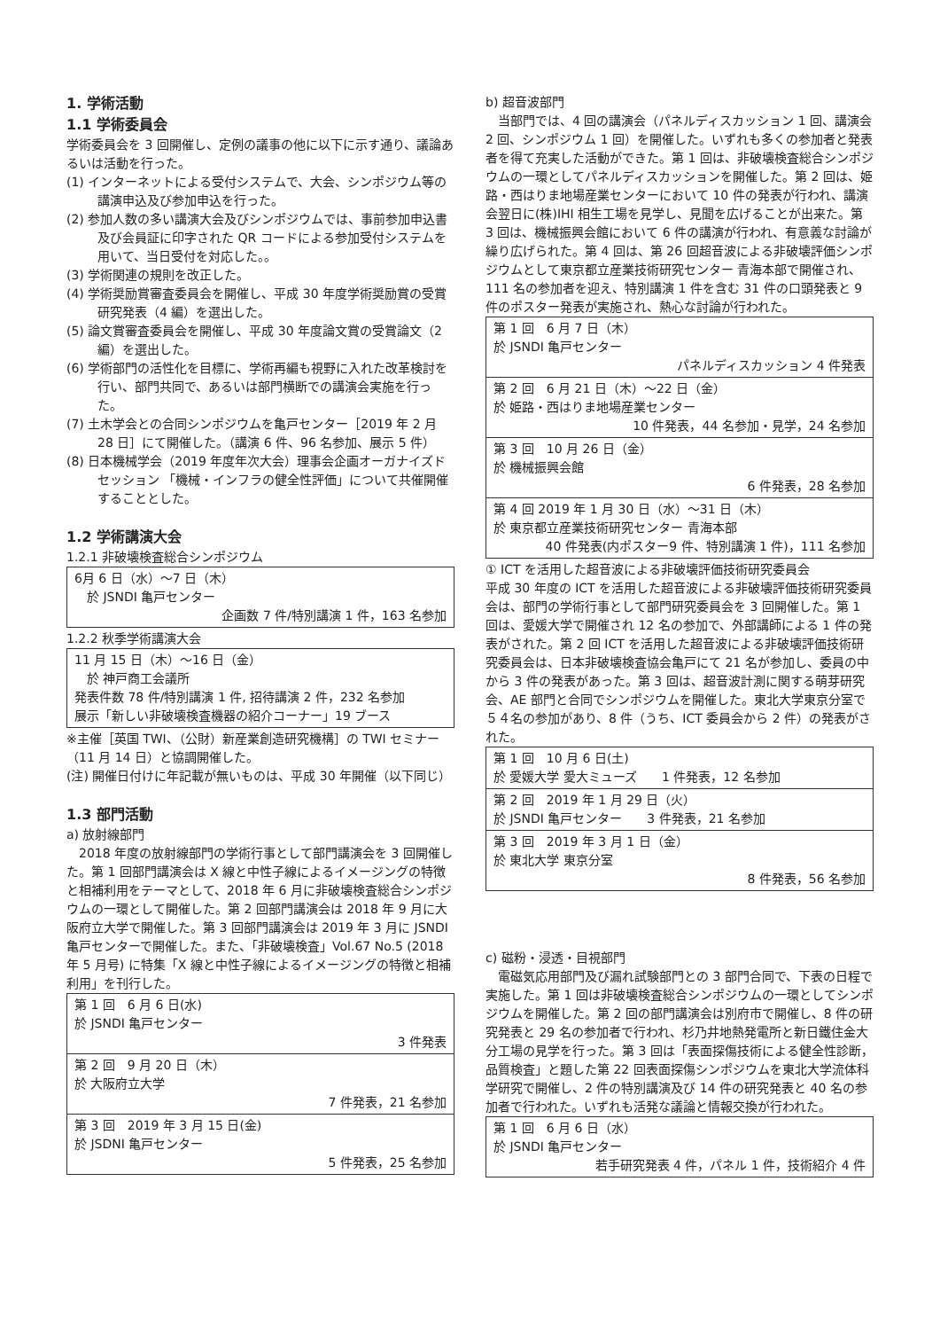1. 学術活動
1.1 学術委員会
学術委員会を 3 回開催し、定例の議事の他に以下に示す通り、議論あるいは活動を行った。
(1) インターネットによる受付システムで、大会、シンポジウム等の講演申込及び参加申込を行った。
(2) 参加人数の多い講演大会及びシンポジウムでは、事前参加申込書及び会員証に印字された QR コードによる参加受付システムを用いて、当日受付を対応した。。
(3) 学術関連の規則を改正した。
(4) 学術奨励賞審査委員会を開催し、平成 30 年度学術奨励賞の受賞研究発表（4 編）を選出した。
(5) 論文賞審査委員会を開催し、平成 30 年度論文賞の受賞論文（2 編）を選出した。
(6) 学術部門の活性化を目標に、学術再編も視野に入れた改革検討を行い、部門共同で、あるいは部門横断での講演会実施を行った。
(7) 土木学会との合同シンポジウムを亀戸センター［2019 年 2 月 28 日］にて開催した。（講演 6 件、96 名参加、展示 5 件）
(8) 日本機械学会（2019 年度年次大会）理事会企画オーガナイズドセッション 「機械・インフラの健全性評価」について共催開催することとした。
1.2 学術講演大会
1.2.1 非破壊検査総合シンポジウム
| 6月 6 日（水）～7 日（木） 於 JSNDI 亀戸センター 企画数 7 件/特別講演 1 件，163 名参加 |
1.2.2 秋季学術講演大会
| 11 月 15 日（木）～16 日（金） 於 神戸商工会議所 発表件数 78 件/特別講演 1 件, 招待講演 2 件，232 名参加 展示「新しい非破壊検査機器の紹介コーナー」19 ブース |
※主催［英国 TWI、（公財）新産業創造研究機構］の TWI セミナー（11 月 14 日）と協調開催した。
(注) 開催日付けに年記載が無いものは、平成 30 年開催（以下同じ）
1.3 部門活動
a) 放射線部門
2018 年度の放射線部門の学術行事として部門講演会を 3 回開催した。第 1 回部門講演会は X 線と中性子線によるイメージングの特徴と相補利用をテーマとして、2018 年 6 月に非破壊検査総合シンポジウムの一環として開催した。第 2 回部門講演会は 2018 年 9 月に大阪府立大学で開催した。第 3 回部門講演会は 2019 年 3 月に JSNDI 亀戸センターで開催した。また、「非破壊検査」Vol.67 No.5 (2018 年 5 月号) に特集「X 線と中性子線によるイメージングの特徴と相補利用」を刊行した。
| 第 1 回 6 月 6 日(水) 於 JSNDI 亀戸センター 3 件発表 |
| 第 2 回 9 月 20 日（木） 於 大阪府立大学 7 件発表，21 名参加 |
| 第 3 回 2019 年 3 月 15 日(金) 於 JSDNI 亀戸センター 5 件発表，25 名参加 |
b) 超音波部門
当部門では、4 回の講演会（パネルディスカッション 1 回、講演会 2 回、シンポジウム 1 回）を開催した。いずれも多くの参加者と発表者を得て充実した活動ができた。第 1 回は、非破壊検査総合シンポジウムの一環としてパネルディスカッションを開催した。第 2 回は、姫路・西はりま地場産業センターにおいて 10 件の発表が行われ、講演会翌日に(株)IHI 相生工場を見学し、見聞を広げることが出来た。第 3 回は、機械振興会館において 6 件の講演が行われ、有意義な討論が繰り広げられた。第 4 回は、第 26 回超音波による非破壊評価シンポジウムとして東京都立産業技術研究センター 青海本部で開催され、111 名の参加者を迎え、特別講演 1 件を含む 31 件の口頭発表と 9 件のポスター発表が実施され、熱心な討論が行われた。
| 第 1 回 6 月 7 日（木） 於 JSNDI 亀戸センター パネルディスカッション 4 件発表 |
| 第 2 回 6 月 21 日（木）～22 日（金） 於 姫路・西はりま地場産業センター 10 件発表，44 名参加・見学，24 名参加 |
| 第 3 回 10 月 26 日（金） 於 機械振興会館 6 件発表，28 名参加 |
| 第 4 回 2019 年 1 月 30 日（水）～31 日（木） 於 東京都立産業技術研究センター 青海本部 40 件発表(内ポスター9 件、特別講演 1 件)，111 名参加 |
① ICT を活用した超音波による非破壊評価技術研究委員会
平成 30 年度の ICT を活用した超音波による非破壊評価技術研究委員会は、部門の学術行事として部門研究委員会を 3 回開催した。第 1 回は、愛媛大学で開催され 12 名の参加で、外部講師による 1 件の発表がされた。第 2 回 ICT を活用した超音波による非破壊評価技術研究委員会は、日本非破壊検査協会亀戸にて 21 名が参加し、委員の中から 3 件の発表があった。第 3 回は、超音波計測に関する萌芽研究会、AE 部門と合同でシンポジウムを開催した。東北大学東京分室で５４名の参加があり、8 件（うち、ICT 委員会から 2 件）の発表がされた。
| 第 1 回 10 月 6 日(土) 於 愛媛大学 愛大ミューズ 1 件発表，12 名参加 |
| 第 2 回 2019 年 1 月 29 日（火） 於 JSNDI 亀戸センター 3 件発表，21 名参加 |
| 第 3 回 2019 年 3 月 1 日（金） 於 東北大学 東京分室 8 件発表，56 名参加 |
c) 磁粉・浸透・目視部門
電磁気応用部門及び漏れ試験部門との 3 部門合同で、下表の日程で実施した。第 1 回は非破壊検査総合シンポジウムの一環としてシンポジウムを開催した。第 2 回の部門講演会は別府市で開催し、8 件の研究発表と 29 名の参加者で行われ、杉乃井地熱発電所と新日鐵住金大分工場の見学を行った。第 3 回は「表面探傷技術による健全性診断，品質検査」と題した第 22 回表面探傷シンポジウムを東北大学流体科学研究で開催し、2 件の特別講演及び 14 件の研究発表と 40 名の参加者で行われた。いずれも活発な議論と情報交換が行われた。
| 第 1 回 6 月 6 日（水） 於 JSNDI 亀戸センター 若手研究発表 4 件，パネル 1 件，技術紹介 4 件 |